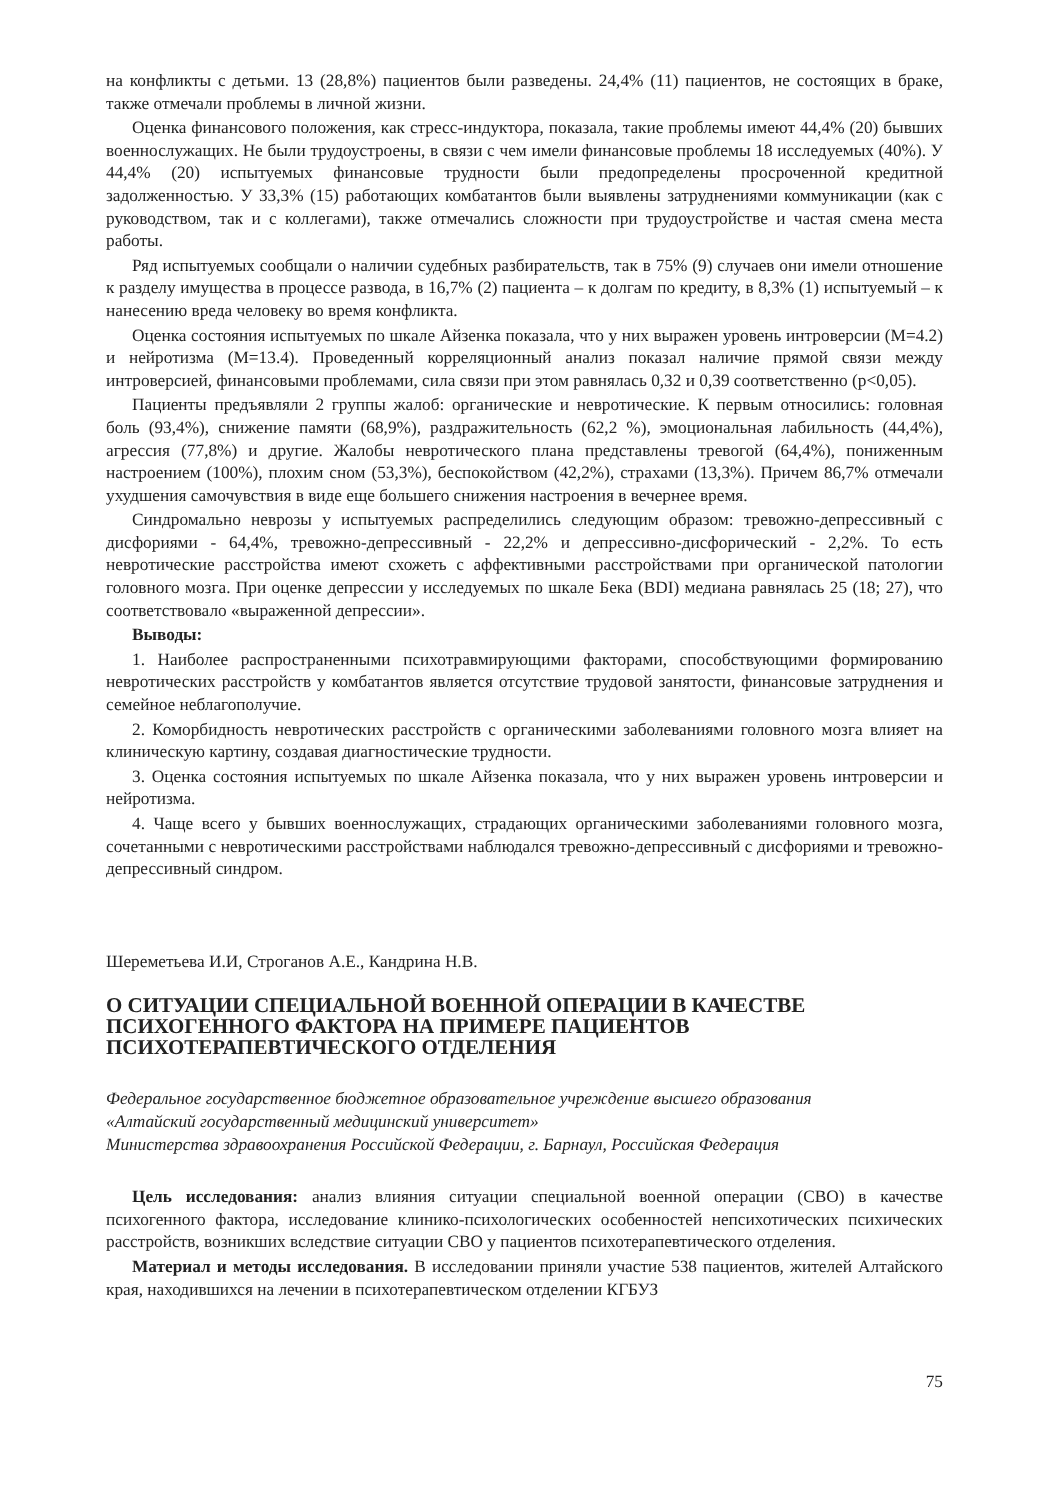на конфликты с детьми. 13 (28,8%) пациентов были разведены. 24,4% (11) пациентов, не состоящих в браке, также отмечали проблемы в личной жизни.
Оценка финансового положения, как стресс-индуктора, показала, такие проблемы имеют 44,4% (20) бывших военнослужащих. Не были трудоустроены, в связи с чем имели финансовые проблемы 18 исследуемых (40%). У 44,4% (20) испытуемых финансовые трудности были предопределены просроченной кредитной задолженностью. У 33,3% (15) работающих комбатантов были выявлены затруднениями коммуникации (как с руководством, так и с коллегами), также отмечались сложности при трудоустройстве и частая смена места работы.
Ряд испытуемых сообщали о наличии судебных разбирательств, так в 75% (9) случаев они имели отношение к разделу имущества в процессе развода, в 16,7% (2) пациента – к долгам по кредиту, в 8,3% (1) испытуемый – к нанесению вреда человеку во время конфликта.
Оценка состояния испытуемых по шкале Айзенка показала, что у них выражен уровень интроверсии (M=4.2) и нейротизма (M=13.4). Проведенный корреляционный анализ показал наличие прямой связи между интроверсией, финансовыми проблемами, сила связи при этом равнялась 0,32 и 0,39 соответственно (p<0,05).
Пациенты предъявляли 2 группы жалоб: органические и невротические. К первым относились: головная боль (93,4%), снижение памяти (68,9%), раздражительность (62,2 %), эмоциональная лабильность (44,4%), агрессия (77,8%) и другие. Жалобы невротического плана представлены тревогой (64,4%), пониженным настроением (100%), плохим сном (53,3%), беспокойством (42,2%), страхами (13,3%). Причем 86,7% отмечали ухудшения самочувствия в виде еще большего снижения настроения в вечернее время.
Синдромально неврозы у испытуемых распределились следующим образом: тревожно-депрессивный с дисфориями - 64,4%, тревожно-депрессивный - 22,2% и депрессивно-дисфорический - 2,2%. То есть невротические расстройства имеют схожеть с аффективными расстройствами при органической патологии головного мозга. При оценке депрессии у исследуемых по шкале Бека (BDI) медиана равнялась 25 (18; 27), что соответствовало «выраженной депрессии».
Выводы:
1. Наиболее распространенными психотравмирующими факторами, способствующими формированию невротических расстройств у комбатантов является отсутствие трудовой занятости, финансовые затруднения и семейное неблагополучие.
2. Коморбидность невротических расстройств с органическими заболеваниями головного мозга влияет на клиническую картину, создавая диагностические трудности.
3. Оценка состояния испытуемых по шкале Айзенка показала, что у них выражен уровень интроверсии и нейротизма.
4. Чаще всего у бывших военнослужащих, страдающих органическими заболеваниями головного мозга, сочетанными с невротическими расстройствами наблюдался тревожно-депрессивный с дисфориями и тревожно-депрессивный синдром.
Шереметьева И.И, Строганов А.Е., Кандрина Н.В.
О СИТУАЦИИ СПЕЦИАЛЬНОЙ ВОЕННОЙ ОПЕРАЦИИ В КАЧЕСТВЕ ПСИХОГЕННОГО ФАКТОРА НА ПРИМЕРЕ ПАЦИЕНТОВ ПСИХОТЕРАПЕВТИЧЕСКОГО ОТДЕЛЕНИЯ
Федеральное государственное бюджетное образовательное учреждение высшего образования
«Алтайский государственный медицинский университет»
Министерства здравоохранения Российской Федерации, г. Барнаул, Российская Федерация
Цель исследования: анализ влияния ситуации специальной военной операции (СВО) в качестве психогенного фактора, исследование клинико-психологических особенностей непсихотических психических расстройств, возникших вследствие ситуации СВО у пациентов психотерапевтического отделения.
Материал и методы исследования. В исследовании приняли участие 538 пациентов, жителей Алтайского края, находившихся на лечении в психотерапевтическом отделении КГБУЗ
75